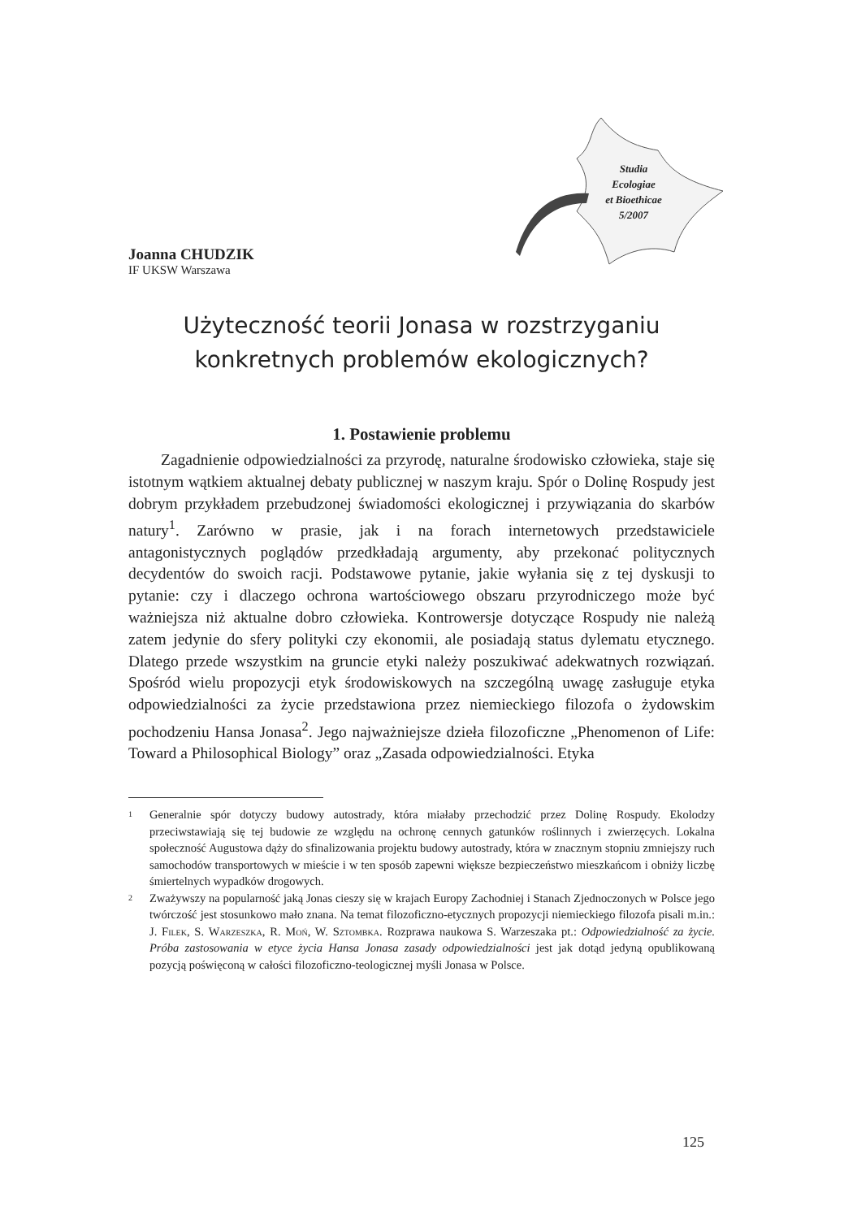Studia
Ecologiae
et Bioethicae
5/2007
Joanna CHUDZIK
IF UKSW Warszawa
Użyteczność teorii Jonasa w rozstrzyganiu konkretnych problemów ekologicznych?
1. Postawienie problemu
Zagadnienie odpowiedzialności za przyrodę, naturalne środowisko człowieka, staje się istotnym wątkiem aktualnej debaty publicznej w naszym kraju. Spór o Dolinę Rospudy jest dobrym przykładem przebudzonej świadomości ekologicznej i przywiązania do skarbów natury<sup>1</sup>. Zarówno w prasie, jak i na forach internetowych przedstawiciele antagonistycznych poglądów przedkładają argumenty, aby przekonać politycznych decydentów do swoich racji. Podstawowe pytanie, jakie wyłania się z tej dyskusji to pytanie: czy i dlaczego ochrona wartościowego obszaru przyrodniczego może być ważniejsza niż aktualne dobro człowieka. Kontrowersje dotyczące Rospudy nie należą zatem jedynie do sfery polityki czy ekonomii, ale posiadają status dylematu etycznego. Dlatego przede wszystkim na gruncie etyki należy poszukiwać adekwatnych rozwiązań. Spośród wielu propozycji etyk środowiskowych na szczególną uwagę zasługuje etyka odpowiedzialności za życie przedstawiona przez niemieckiego filozofa o żydowskim pochodzeniu Hansa Jonasa<sup>2</sup>. Jego najważniejsze dzieła filozoficzne „Phenomenon of Life: Toward a Philosophical Biology” oraz „Zasada odpowiedzialności. Etyka
1
Generalnie spór dotyczy budowy autostrady, która miałaby przechodzić przez Dolinę Rospudy. Ekolodzy przeciwstawiają się tej budowie ze względu na ochronę cennych gatunków roślinnych i zwierzęcych. Lokalna społeczność Augustowa dąży do sfinalizowania projektu budowy autostrady, która w znacznym stopniu zmniejszy ruch samochodów transportowych w mieście i w ten sposób zapewni większe bezpieczeństwo mieszkańcom i obniży liczbę śmiertelnych wypadków drogowych.
2
Zważywszy na popularność jaką Jonas cieszy się w krajach Europy Zachodniej i Stanach Zjednoczonych w Polsce jego twórczość jest stosunkowo mało znana. Na temat filozoficzno-etycznych propozycji niemieckiego filozofa pisali m.in.: J. Filek, S. Warzeszka, R. Moń, W. Sztombka. Rozprawa naukowa S. Warzeszaka pt.: Odpowiedzialność za życie. Próba zastosowania w etyce życia Hansa Jonasa zasady odpowiedzialności jest jak dotąd jedyną opublikowaną pozycją poświęconą w całości filozoficzno-teologicznej myśli Jonasa w Polsce.
125